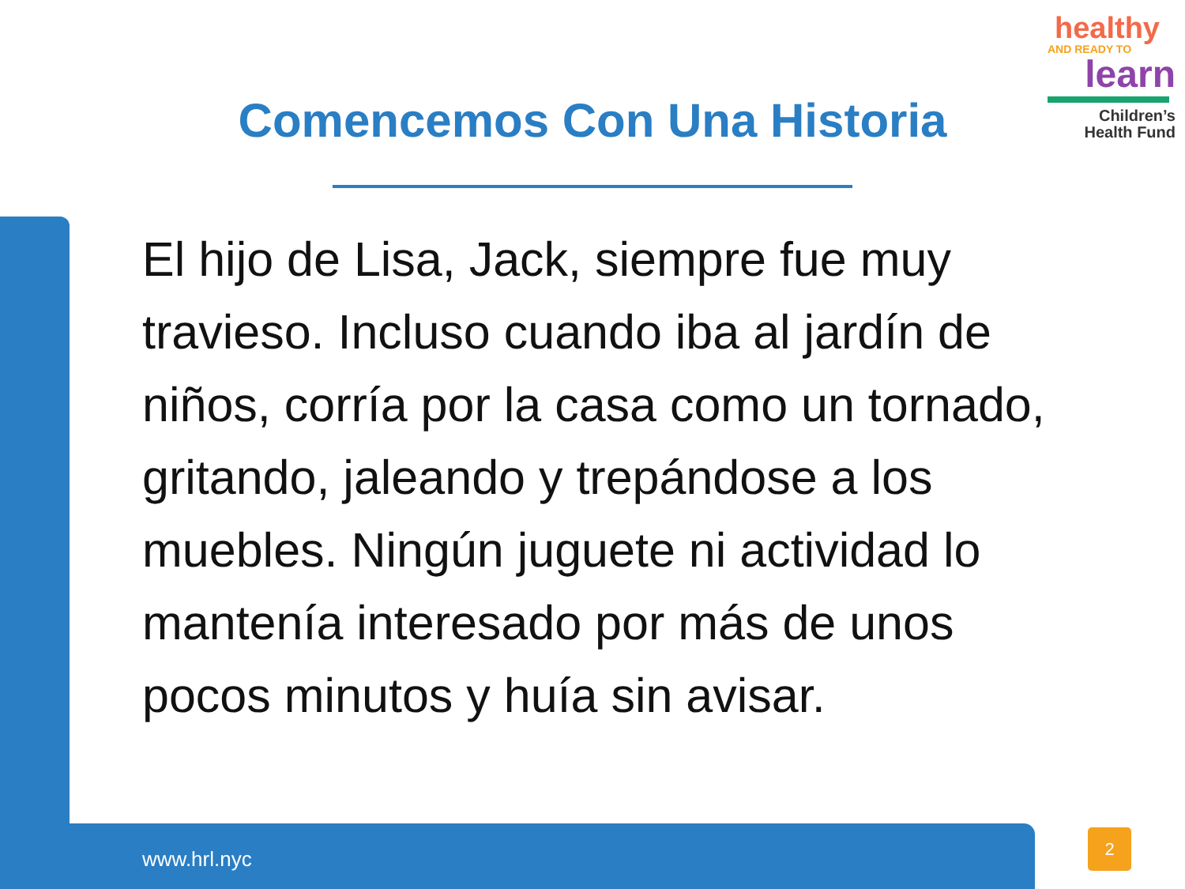Comencemos Con Una Historia
healthy
AND READY TO
learn
Children’s
Health Fund
El hijo de Lisa, Jack, siempre fue muy travieso. Incluso cuando iba al jardín de niños, corría por la casa como un tornado, gritando, jaleando y trepándose a los muebles. Ningún juguete ni actividad lo mantenía interesado por más de unos pocos minutos y huía sin avisar.
www.hrl.nyc
2